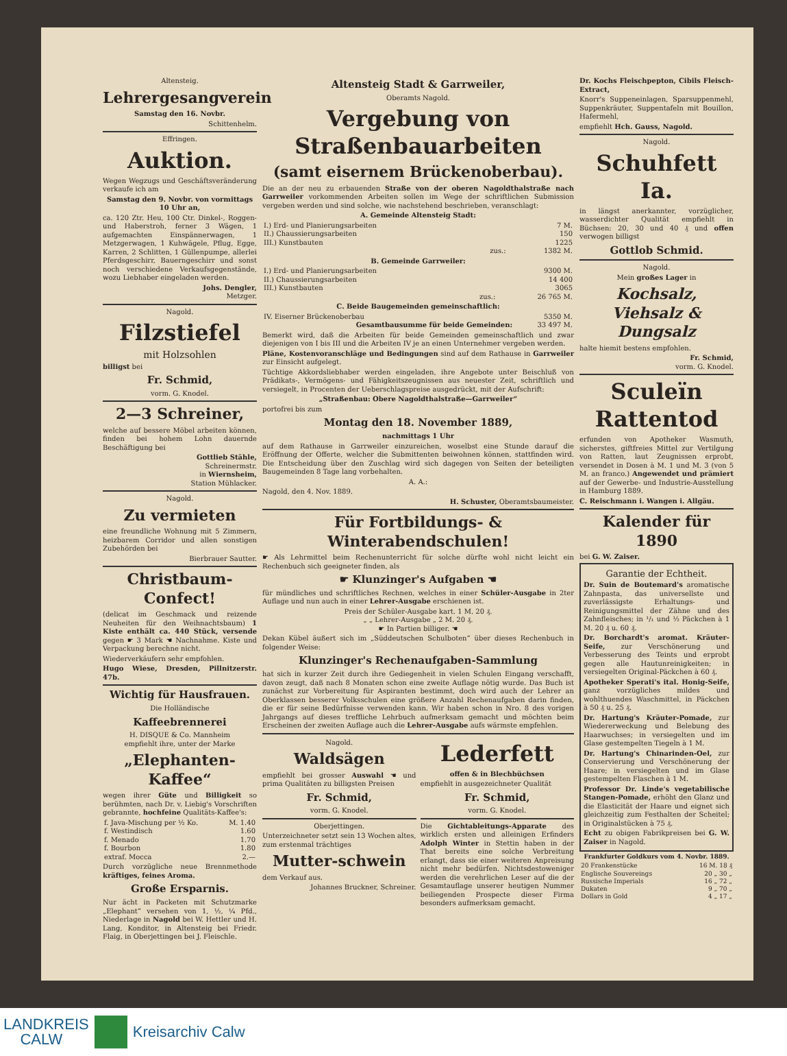Altensteig.
Lehrergesangverein
Samstag den 16. Novbr.
Schittenhelm.
Effringen.
Auktion.
Wegen Wegzugs und Geschäftsveränderung verkaufe ich am
Samstag den 9. Novbr. von vormittags 10 Uhr an,
ca. 120 Ztr. Heu, 100 Ctr. Dinkel-, Roggen- und Haberstroh, ferner 3 Wägen, 1 aufgemachten Einspännerwagen, 1 Metzgerwagen, 1 Kuhwägele, Pflug, Egge, Karren, 2 Schlitten, 1 Güllenpumpe, allerlei Pferdsgeschirr, Bauerngeschirr und sonst noch verschiedene Verkaufsgegenstände, wozu Liebhaber eingeladen werden.
Johs. Dengler,
Metzger.
Nagold.
Filzstiefel
mit Holzsohlen
billigst bei
Fr. Schmid,
vorm. G. Knodel.
2—3 Schreiner,
welche auf bessere Möbel arbeiten können, finden bei hohem Lohn dauernde Beschäftigung bei
Gottlieb Stähle,
Schreinermstr.
in Wiernsheim,
Station Mühlacker.
Nagold.
Zu vermieten
eine freundliche Wohnung mit 5 Zimmern, heizbarem Corridor und allen sonstigen Zubehörden bei
Bierbrauer Sautter.
Christbaum-Confect!
(delicat im Geschmack und reizende Neuheiten für den Weihnachtsbaum) 1 Kiste enthält ca. 440 Stück, versende gegen ☛ 3 Mark ☚ Nachnahme. Kiste und Verpackung berechne nicht.
Wiederverkäufern sehr empfohlen.
Hugo Wiese, Dresden, Pillnitzerstr. 47b.
Wichtig für Hausfrauen.
Die Holländische
Kaffeebrennerei
H. DISQUE & Co. Mannheim
empfiehlt ihre, unter der Marke
„Elephanten-Kaffee“
wegen ihrer Güte und Billigkeit so berühmten, nach Dr. v. Liebig's Vorschriften gebrannte, hochfeine Qualitäts-Kaffee's:
| f. Java-Mischung per ½ Ko. | M. 1.40 |
| f. Westindisch | 1.60 |
| f. Menado | 1.70 |
| f. Bourbon | 1.80 |
| extraf. Mocca | 2.— |
Durch vorzügliche neue Brennmethode kräftiges, feines Aroma.
Große Ersparnis.
Nur ächt in Packeten mit Schutzmarke „Elephant“ versehen von 1, ½, ¼ Pfd., Niederlage in Nagold bei W. Hettler und H. Lang, Konditor, in Altensteig bei Friedr. Flaig, in Oberjettingen bei J. Fleischle.
Altensteig Stadt & Garrweiler,
Oberamts Nagold.
Vergebung von Straßenbauarbeiten
(samt eisernem Brückenoberbau).
Die an der neu zu erbauenden Straße von der oberen Nagoldthalstraße nach Garrweiler vorkommenden Arbeiten sollen im Wege der schriftlichen Submission vergeben werden und sind solche, wie nachstehend beschrieben, veranschlagt:
A. Gemeinde Altensteig Stadt:
| I.) Erd- und Planierungsarbeiten | 7 M. |
| II.) Chaussierungsarbeiten | 150 |
| III.) Kunstbauten | 1225 |
| zus.: | 1382 M. |
B. Gemeinde Garrweiler:
| I.) Erd- und Planierungsarbeiten | 9300 M. |
| II.) Chaussierungsarbeiten | 14 400 |
| III.) Kunstbauten | 3065 |
| zus.: | 26 765 M. |
C. Beide Baugemeinden gemeinschaftlich:
| IV. Eiserner Brückenoberbau | 5350 M. |
| Gesamtbausumme für beide Gemeinden: | 33 497 M. |
Bemerkt wird, daß die Arbeiten für beide Gemeinden gemeinschaftlich und zwar diejenigen von I bis III und die Arbeiten IV je an einen Unternehmer vergeben werden.
Pläne, Kostenvoranschläge und Bedingungen sind auf dem Rathause in Garrweiler zur Einsicht aufgelegt.
Tüchtige Akkordsliebhaber werden eingeladen, ihre Angebote unter Beischluß von Prädikats-, Vermögens- und Fähigkeitszeugnissen aus neuester Zeit, schriftlich und versiegelt, in Procenten der Ueberschlagspreise ausgedrückt, mit der Aufschrift:
„Straßenbau: Obere Nagoldthalstraße—Garrweiler“
portofrei bis zum
Montag den 18. November 1889,
nachmittags 1 Uhr
auf dem Rathause in Garrweiler einzureichen, woselbst eine Stunde darauf die Eröffnung der Offerte, welcher die Submittenten beiwohnen können, stattfinden wird. Die Entscheidung über den Zuschlag wird sich dagegen von Seiten der beteiligten Baugemeinden 8 Tage lang vorbehalten.
A. A.:
Nagold, den 4. Nov. 1889.
H. Schuster, Oberamtsbaumeister.
Für Fortbildungs- & Winterabendschulen!
☛ Als Lehrmittel beim Rechenunterricht für solche dürfte wohl nicht leicht ein Rechenbuch sich geeigneter finden, als
☛ Klunzinger's Aufgaben ☚
für mündliches und schriftliches Rechnen, welches in einer Schüler-Ausgabe in 2ter Auflage und nun auch in einer Lehrer-Ausgabe erschienen ist.
Preis der Schüler-Ausgabe kart. 1 M. 20 ₰.
„ „ Lehrer-Ausgabe „ 2 M. 20 ₰.
☛ In Partien billiger. ☚
Dekan Kübel äußert sich im „Süddeutschen Schulboten“ über dieses Rechenbuch in folgender Weise:
Klunzinger's Rechenaufgaben-Sammlung
hat sich in kurzer Zeit durch ihre Gediegenheit in vielen Schulen Eingang verschafft, davon zeugt, daß nach 8 Monaten schon eine zweite Auflage nötig wurde. Das Buch ist zunächst zur Vorbereitung für Aspiranten bestimmt, doch wird auch der Lehrer an Oberklassen besserer Volksschulen eine größere Anzahl Rechenaufgaben darin finden, die er für seine Bedürfnisse verwenden kann. Wir haben schon in Nro. 8 des vorigen Jahrgangs auf dieses treffliche Lehrbuch aufmerksam gemacht und möchten beim Erscheinen der zweiten Auflage auch die Lehrer-Ausgabe aufs wärmste empfehlen.
Nagold.
Waldsägen
empfiehlt bei grosser Auswahl ☚ und prima Qualitäten zu billigsten Preisen
Fr. Schmid,
vorm. G. Knodel.
Oberjettingen.
Unterzeichneter setzt sein 13 Wochen altes, zum erstenmal trächtiges
Mutter-schwein
dem Verkauf aus.
Johannes Bruckner, Schreiner.
Lederfett
offen & in Blechbüchsen
empfiehlt in ausgezeichneter Qualität
Fr. Schmid,
vorm. G. Knodel.
Die Gichtableitungs-Apparate des wirklich ersten und alleinigen Erfinders Adolph Winter in Stettin haben in der That bereits eine solche Verbreitung erlangt, dass sie einer weiteren Anpreisung nicht mehr bedürfen. Nichtsdestoweniger werden die verehrlichen Leser auf die der Gesamtauflage unserer heutigen Nummer beiliegenden Prospecte dieser Firma besonders aufmerksam gemacht.
Dr. Kochs Fleischpepton, Cibils Fleisch-Extract,
Knorr's Suppeneinlagen, Sparsuppenmehl, Suppenkräuter, Suppentafeln mit Bouillon, Hafermehl,
empfiehlt Hch. Gauss, Nagold.
Nagold.
Schuhfett Ia.
in längst anerkannter, vorzüglicher, wasserdichter Qualität empfiehlt in Büchsen: 20, 30 und 40 ₰ und offen verwogen billigst
Gottlob Schmid.
Nagold.
Mein großes Lager in
Kochsalz, Viehsalz & Dungsalz
halte hiemit bestens empfohlen.
Fr. Schmid,
vorm. G. Knodel.
Sculeïn Rattentod
erfunden von Apotheker Wasmuth, sicherstes, giftfreies Mittel zur Vertilgung von Ratten, laut Zeugnissen erprobt, versendet in Dosen à M. 1 und M. 3 (von 5 M. an franco.) Angewendet und prämiert auf der Gewerbe- und Industrie-Ausstellung in Hamburg 1889.
C. Reischmann i. Wangen i. Allgäu.
Kalender für 1890
bei G. W. Zaiser.
Garantie der Echtheit.
Dr. Suin de Boutemard's aromatische Zahnpasta, das universellste und zuverlässigste Erhaltungs- und Reinigungsmittel der Zähne und des Zahnfleisches; in ¹/₁ und ½ Päckchen à 1 M. 20 ₰ u. 60 ₰.
Dr. Borchardt's aromat. Kräuter-Seife, zur Verschönerung und Verbesserung des Teints und erprobt gegen alle Hautunreinigkeiten; in versiegelten Original-Päckchen à 60 ₰.
Apotheker Sperati's ital. Honig-Seife, ganz vorzügliches mildes und wohlthuendes Waschmittel, in Päckchen à 50 ₰ u. 25 ₰.
Dr. Hartung's Kräuter-Pomade, zur Wiedererweckung und Belebung des Haarwuchses; in versiegelten und im Glase gestempelten Tiegeln à 1 M.
Dr. Hartung's Chinarinden-Oel, zur Conservierung und Verschönerung der Haare; in versiegelten und im Glase gestempelten Flaschen à 1 M.
Professor Dr. Linde's vegetabilische Stangen-Pomade, erhöht den Glanz und die Elasticität der Haare und eignet sich gleichzeitig zum Festhalten der Scheitel; in Originalstücken à 75 ₰.
Echt zu obigen Fabrikpreisen bei G. W. Zaiser in Nagold.
Frankfurter Goldkurs vom 4. Novbr. 1889.
| 20 Frankenstücke | 16 M. 18 ₰ |
| Englische Souvereings | 20 „ 30 „ |
| Russische Imperials | 16 „ 72 „ |
| Dukaten | 9 „ 70 „ |
| Dollars in Gold | 4 „ 17 „ |
LANDKREIS
CALW Kreisarchiv Calw